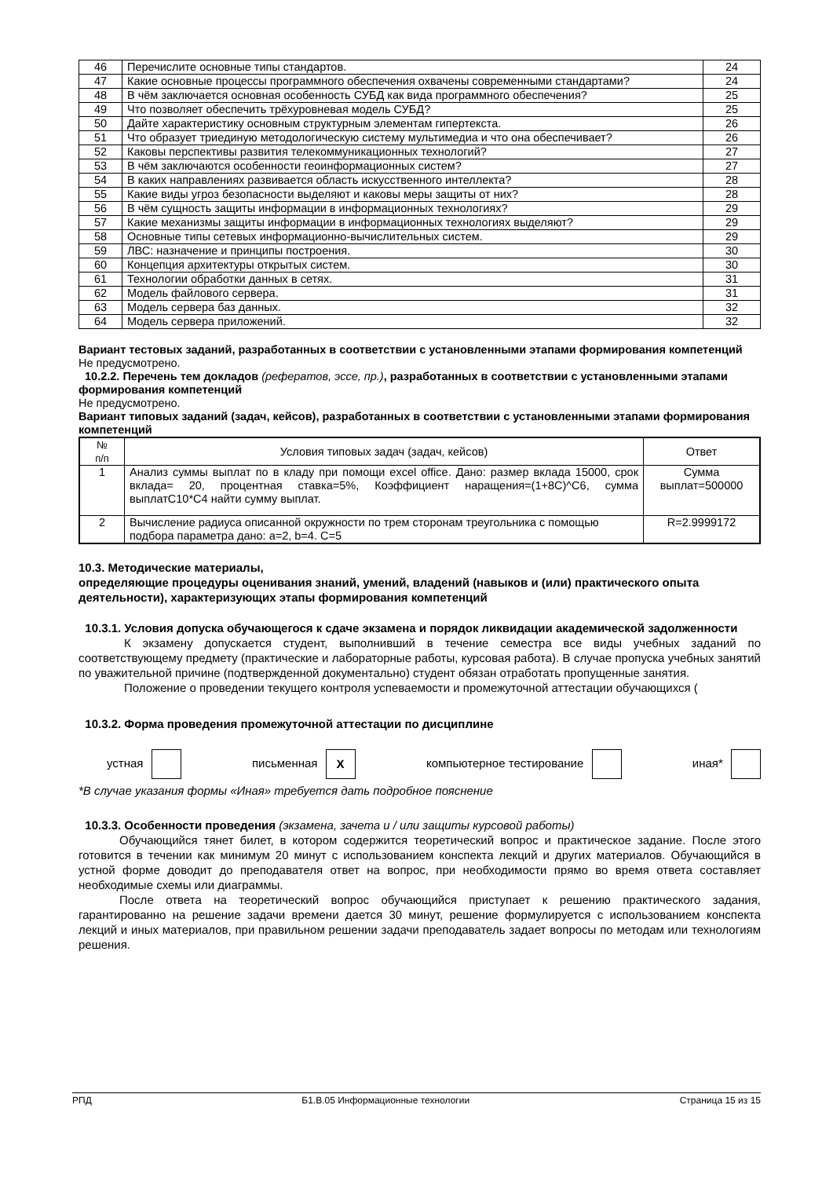| 46 | Перечислите основные типы стандартов. | 24 |
| 47 | Какие основные процессы программного обеспечения охвачены современными стандартами? | 24 |
| 48 | В чём заключается основная особенность СУБД как вида программного обеспечения? | 25 |
| 49 | Что позволяет обеспечить трёхуровневая модель СУБД? | 25 |
| 50 | Дайте характеристику основным структурным элементам гипертекста. | 26 |
| 51 | Что образует триединую методологическую систему мультимедиа и что она обеспечивает? | 26 |
| 52 | Каковы перспективы развития телекоммуникационных технологий? | 27 |
| 53 | В чём заключаются особенности геоинформационных систем? | 27 |
| 54 | В каких направлениях развивается область искусственного интеллекта? | 28 |
| 55 | Какие виды угроз безопасности выделяют и каковы меры защиты от них? | 28 |
| 56 | В чём сущность защиты информации в информационных технологиях? | 29 |
| 57 | Какие механизмы защиты информации в информационных технологиях выделяют? | 29 |
| 58 | Основные типы сетевых информационно-вычислительных систем. | 29 |
| 59 | ЛВС: назначение и принципы построения. | 30 |
| 60 | Концепция архитектуры открытых систем. | 30 |
| 61 | Технологии обработки данных в сетях. | 31 |
| 62 | Модель файлового сервера. | 31 |
| 63 | Модель сервера баз данных. | 32 |
| 64 | Модель сервера приложений. | 32 |
Вариант тестовых заданий, разработанных в соответствии с установленными этапами формирования компетенций
Не предусмотрено.
10.2.2. Перечень тем докладов (рефератов, эссе, пр.), разработанных в соответствии с установленными этапами формирования компетенций
Не предусмотрено.
Вариант типовых заданий (задач, кейсов), разработанных в соответствии с установленными этапами формирования компетенций
| № п/п | Условия типовых задач (задач, кейсов) | Ответ |
| --- | --- | --- |
| 1 | Анализ суммы выплат по в кладу при помощи excel office. Дано: размер вклада 15000, срок вклада= 20, процентная ставка=5%, Коэффициент наращения=(1+8C)^C6, сумма выплатC10*C4 найти сумму выплат. | Сумма выплат=500000 |
| 2 | Вычисление радиуса описанной окружности по трем сторонам треугольника с помощью подбора параметра дано: a=2, b=4. C=5 | R=2.9999172 |
10.3. Методические материалы,
определяющие процедуры оценивания знаний, умений, владений (навыков и (или) практического опыта деятельности), характеризующих этапы формирования компетенций
10.3.1. Условия допуска обучающегося к сдаче экзамена и порядок ликвидации академической задолженности
К экзамену допускается студент, выполнивший в течение семестра все виды учебных заданий по соответствующему предмету (практические и лабораторные работы, курсовая работа). В случае пропуска учебных занятий по уважительной причине (подтвержденной документально) студент обязан отработать пропущенные занятия.
Положение о проведении текущего контроля успеваемости и промежуточной аттестации обучающихся (
10.3.2. Форма проведения промежуточной аттестации по дисциплине
устная письменная X компьютерное тестирование иная*
*В случае указания формы «Иная» требуется дать подробное пояснение
10.3.3. Особенности проведения (экзамена, зачета и / или защиты курсовой работы)
Обучающийся тянет билет, в котором содержится теоретический вопрос и практическое задание. После этого готовится в течении как минимум 20 минут с использованием конспекта лекций и других материалов. Обучающийся в устной форме доводит до преподавателя ответ на вопрос, при необходимости прямо во время ответа составляет необходимые схемы или диаграммы.
После ответа на теоретический вопрос обучающийся приступает к решению практического задания, гарантированно на решение задачи времени дается 30 минут, решение формулируется с использованием конспекта лекций и иных материалов, при правильном решении задачи преподаватель задает вопросы по методам или технологиям решения.
РПД Б1.В.05 Информационные технологии Страница 15 из 15